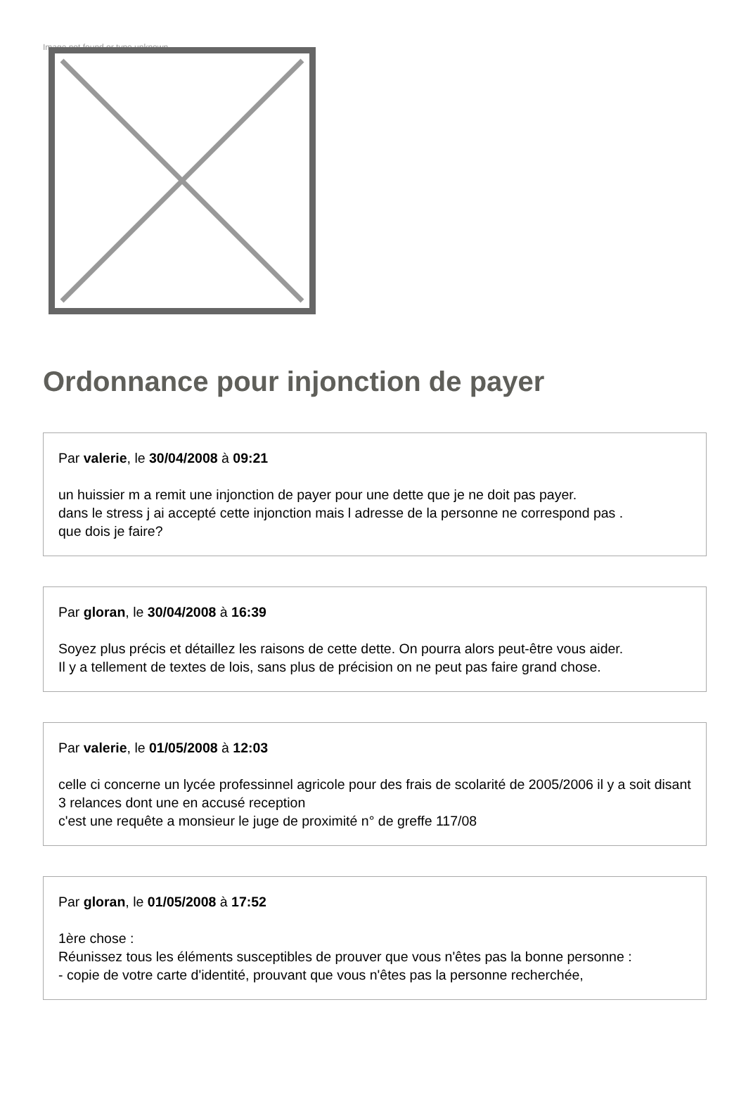Image not found or type unknown
Ordonnance pour injonction de payer
Par valerie, le 30/04/2008 à 09:21
un huissier m a remit une injonction de payer pour une dette que je ne doit pas payer.
dans le stress j ai accepté cette injonction mais l adresse de la personne ne correspond pas .
que dois je faire?
Par gloran, le 30/04/2008 à 16:39
Soyez plus précis et détaillez les raisons de cette dette. On pourra alors peut-être vous aider.
Il y a tellement de textes de lois, sans plus de précision on ne peut pas faire grand chose.
Par valerie, le 01/05/2008 à 12:03
celle ci concerne un lycée professinnel agricole pour des frais de scolarité de 2005/2006 il y a soit disant 3 relances dont une en accusé reception
c'est une requête a monsieur le juge de proximité n° de greffe 117/08
Par gloran, le 01/05/2008 à 17:52
1ère chose :
Réunissez tous les éléments susceptibles de prouver que vous n'êtes pas la bonne personne :
- copie de votre carte d'identité, prouvant que vous n'êtes pas la personne recherchée,